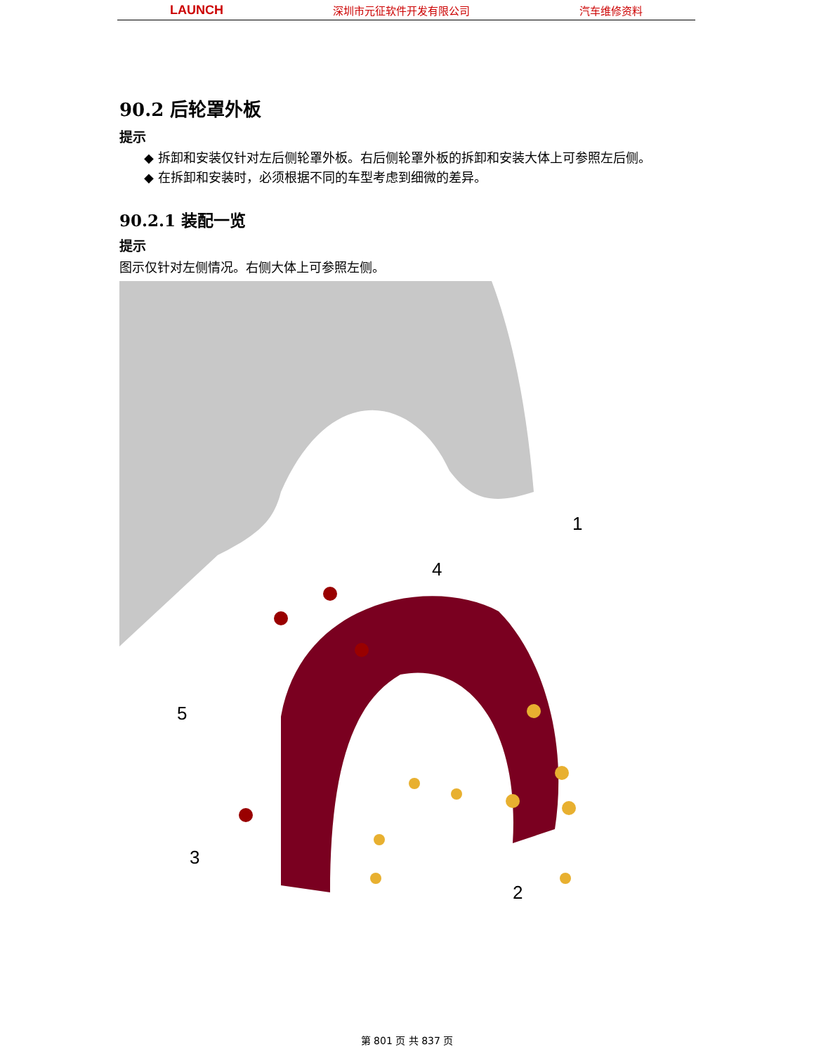LAUNCH 深圳市元征软件开发有限公司 汽车维修资料
90.2 后轮罩外板
提示
◆ 拆卸和安装仅针对左后侧轮罩外板。右后侧轮罩外板的拆卸和安装大体上可参照左后侧。
◆ 在拆卸和安装时，必须根据不同的车型考虑到细微的差异。
90.2.1 装配一览
提示
图示仅针对左侧情况。右侧大体上可参照左侧。
1
2
3
4
5
第 801 页 共 837 页